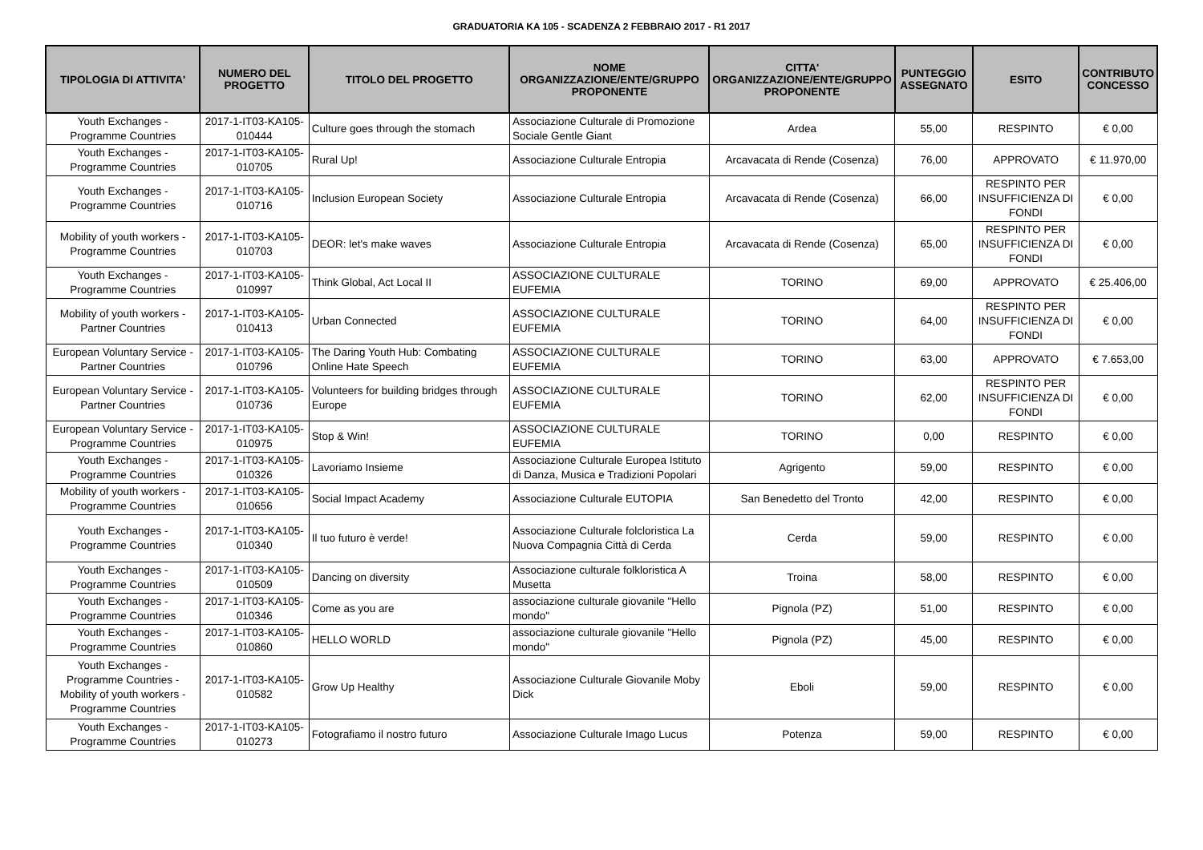GRADUATORIA KA 105 - SCADENZA 2 FEBBRAIO 2017 - R1 2017
| TIPOLOGIA DI ATTIVITA' | NUMERO DEL PROGETTO | TITOLO DEL PROGETTO | NOME ORGANIZZAZIONE/ENTE/GRUPPO PROPONENTE | CITTA' ORGANIZZAZIONE/ENTE/GRUPPO PROPONENTE | PUNTEGGIO ASSEGNATO | ESITO | CONTRIBUTO CONCESSO |
| --- | --- | --- | --- | --- | --- | --- | --- |
| Youth Exchanges - Programme Countries | 2017-1-IT03-KA105-010444 | Culture goes through the stomach | Associazione Culturale di Promozione Sociale Gentle Giant | Ardea | 55,00 | RESPINTO | € 0,00 |
| Youth Exchanges - Programme Countries | 2017-1-IT03-KA105-010705 | Rural Up! | Associazione Culturale Entropia | Arcavacata di Rende (Cosenza) | 76,00 | APPROVATO | € 11.970,00 |
| Youth Exchanges - Programme Countries | 2017-1-IT03-KA105-010716 | Inclusion European Society | Associazione Culturale Entropia | Arcavacata di Rende (Cosenza) | 66,00 | RESPINTO PER INSUFFICIENZA DI FONDI | € 0,00 |
| Mobility of youth workers - Programme Countries | 2017-1-IT03-KA105-010703 | DEOR: let's make waves | Associazione Culturale Entropia | Arcavacata di Rende (Cosenza) | 65,00 | RESPINTO PER INSUFFICIENZA DI FONDI | € 0,00 |
| Youth Exchanges - Programme Countries | 2017-1-IT03-KA105-010997 | Think Global, Act Local II | ASSOCIAZIONE CULTURALE EUFEMIA | TORINO | 69,00 | APPROVATO | € 25.406,00 |
| Mobility of youth workers - Partner Countries | 2017-1-IT03-KA105-010413 | Urban Connected | ASSOCIAZIONE CULTURALE EUFEMIA | TORINO | 64,00 | RESPINTO PER INSUFFICIENZA DI FONDI | € 0,00 |
| European Voluntary Service - Partner Countries | 2017-1-IT03-KA105-010796 | The Daring Youth Hub: Combating Online Hate Speech | ASSOCIAZIONE CULTURALE EUFEMIA | TORINO | 63,00 | APPROVATO | € 7.653,00 |
| European Voluntary Service - Partner Countries | 2017-1-IT03-KA105-010736 | Volunteers for building bridges through Europe | ASSOCIAZIONE CULTURALE EUFEMIA | TORINO | 62,00 | RESPINTO PER INSUFFICIENZA DI FONDI | € 0,00 |
| European Voluntary Service - Programme Countries | 2017-1-IT03-KA105-010975 | Stop & Win! | ASSOCIAZIONE CULTURALE EUFEMIA | TORINO | 0,00 | RESPINTO | € 0,00 |
| Youth Exchanges - Programme Countries | 2017-1-IT03-KA105-010326 | Lavoriamo Insieme | Associazione Culturale Europea Istituto di Danza, Musica e Tradizioni Popolari | Agrigento | 59,00 | RESPINTO | € 0,00 |
| Mobility of youth workers - Programme Countries | 2017-1-IT03-KA105-010656 | Social Impact Academy | Associazione Culturale EUTOPIA | San Benedetto del Tronto | 42,00 | RESPINTO | € 0,00 |
| Youth Exchanges - Programme Countries | 2017-1-IT03-KA105-010340 | Il tuo futuro è verde! | Associazione Culturale folcloristica La Nuova Compagnia Città di Cerda | Cerda | 59,00 | RESPINTO | € 0,00 |
| Youth Exchanges - Programme Countries | 2017-1-IT03-KA105-010509 | Dancing on diversity | Associazione culturale folkloristica A Musetta | Troina | 58,00 | RESPINTO | € 0,00 |
| Youth Exchanges - Programme Countries | 2017-1-IT03-KA105-010346 | Come as you are | associazione culturale giovanile "Hello mondo" | Pignola (PZ) | 51,00 | RESPINTO | € 0,00 |
| Youth Exchanges - Programme Countries | 2017-1-IT03-KA105-010860 | HELLO WORLD | associazione culturale giovanile "Hello mondo" | Pignola (PZ) | 45,00 | RESPINTO | € 0,00 |
| Youth Exchanges - Programme Countries - Mobility of youth workers - Programme Countries | 2017-1-IT03-KA105-010582 | Grow Up Healthy | Associazione Culturale Giovanile Moby Dick | Eboli | 59,00 | RESPINTO | € 0,00 |
| Youth Exchanges - Programme Countries | 2017-1-IT03-KA105-010273 | Fotografiamo il nostro futuro | Associazione Culturale Imago Lucus | Potenza | 59,00 | RESPINTO | € 0,00 |